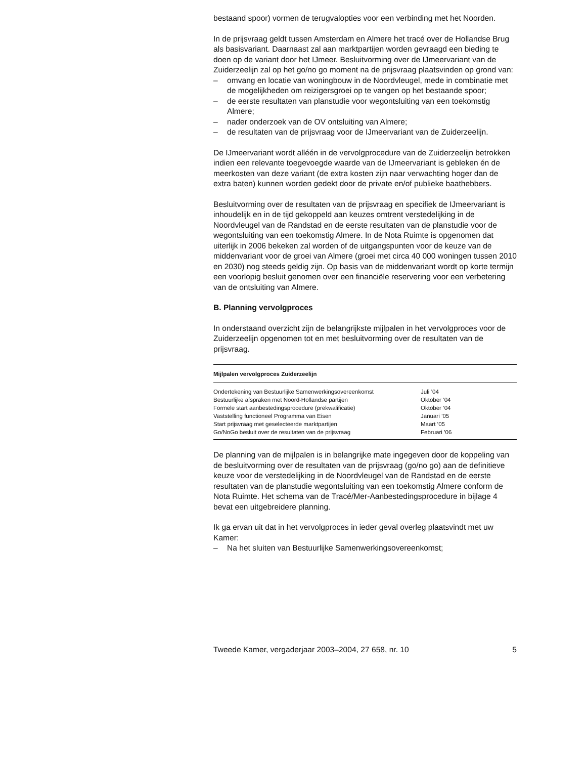bestaand spoor) vormen de terugvalopties voor een verbinding met het Noorden.
In de prijsvraag geldt tussen Amsterdam en Almere het tracé over de Hollandse Brug als basisvariant. Daarnaast zal aan marktpartijen worden gevraagd een bieding te doen op de variant door het IJmeer. Besluitvorming over de IJmeervariant van de Zuiderzeelijn zal op het go/no go moment na de prijsvraag plaatsvinden op grond van:
– omvang en locatie van woningbouw in de Noordvleugel, mede in combinatie met de mogelijkheden om reizigersgroei op te vangen op het bestaande spoor;
– de eerste resultaten van planstudie voor wegontsluiting van een toekomstig Almere;
– nader onderzoek van de OV ontsluiting van Almere;
– de resultaten van de prijsvraag voor de IJmeervariant van de Zuiderzeelijn.
De IJmeervariant wordt alléén in de vervolgprocedure van de Zuiderzeelijn betrokken indien een relevante toegevoegde waarde van de IJmeervariant is gebleken én de meerkosten van deze variant (de extra kosten zijn naar verwachting hoger dan de extra baten) kunnen worden gedekt door de private en/of publieke baathebbers.
Besluitvorming over de resultaten van de prijsvraag en specifiek de IJmeervariant is inhoudelijk en in de tijd gekoppeld aan keuzes omtrent verstedelijking in de Noordvleugel van de Randstad en de eerste resultaten van de planstudie voor de wegontsluiting van een toekomstig Almere. In de Nota Ruimte is opgenomen dat uiterlijk in 2006 bekeken zal worden of de uitgangspunten voor de keuze van de middenvariant voor de groei van Almere (groei met circa 40 000 woningen tussen 2010 en 2030) nog steeds geldig zijn. Op basis van de middenvariant wordt op korte termijn een voorlopig besluit genomen over een financiële reservering voor een verbetering van de ontsluiting van Almere.
B. Planning vervolgproces
In onderstaand overzicht zijn de belangrijkste mijlpalen in het vervolgproces voor de Zuiderzeelijn opgenomen tot en met besluitvorming over de resultaten van de prijsvraag.
| Mijlpalen vervolgproces Zuiderzeelijn | |
| --- | --- |
| Ondertekening van Bestuurlijke Samenwerkingsovereenkomst | Juli ’04 |
| Bestuurlijke afspraken met Noord-Hollandse partijen | Oktober ’04 |
| Formele start aanbestedingsprocedure (prekwalificatie) | Oktober ’04 |
| Vaststelling functioneel Programma van Eisen | Januari ’05 |
| Start prijsvraag met geselecteerde marktpartijen | Maart ’05 |
| Go/NoGo besluit over de resultaten van de prijsvraag | Februari ’06 |
De planning van de mijlpalen is in belangrijke mate ingegeven door de koppeling van de besluitvorming over de resultaten van de prijsvraag (go/no go) aan de definitieve keuze voor de verstedelijking in de Noordvleugel van de Randstad en de eerste resultaten van de planstudie wegontsluiting van een toekomstig Almere conform de Nota Ruimte. Het schema van de Tracé/Mer-Aanbestedingsprocedure in bijlage 4 bevat een uitgebreidere planning.
Ik ga ervan uit dat in het vervolgproces in ieder geval overleg plaatsvindt met uw Kamer:
– Na het sluiten van Bestuurlijke Samenwerkingsovereenkomst;
Tweede Kamer, vergaderjaar 2003–2004, 27 658, nr. 10 5